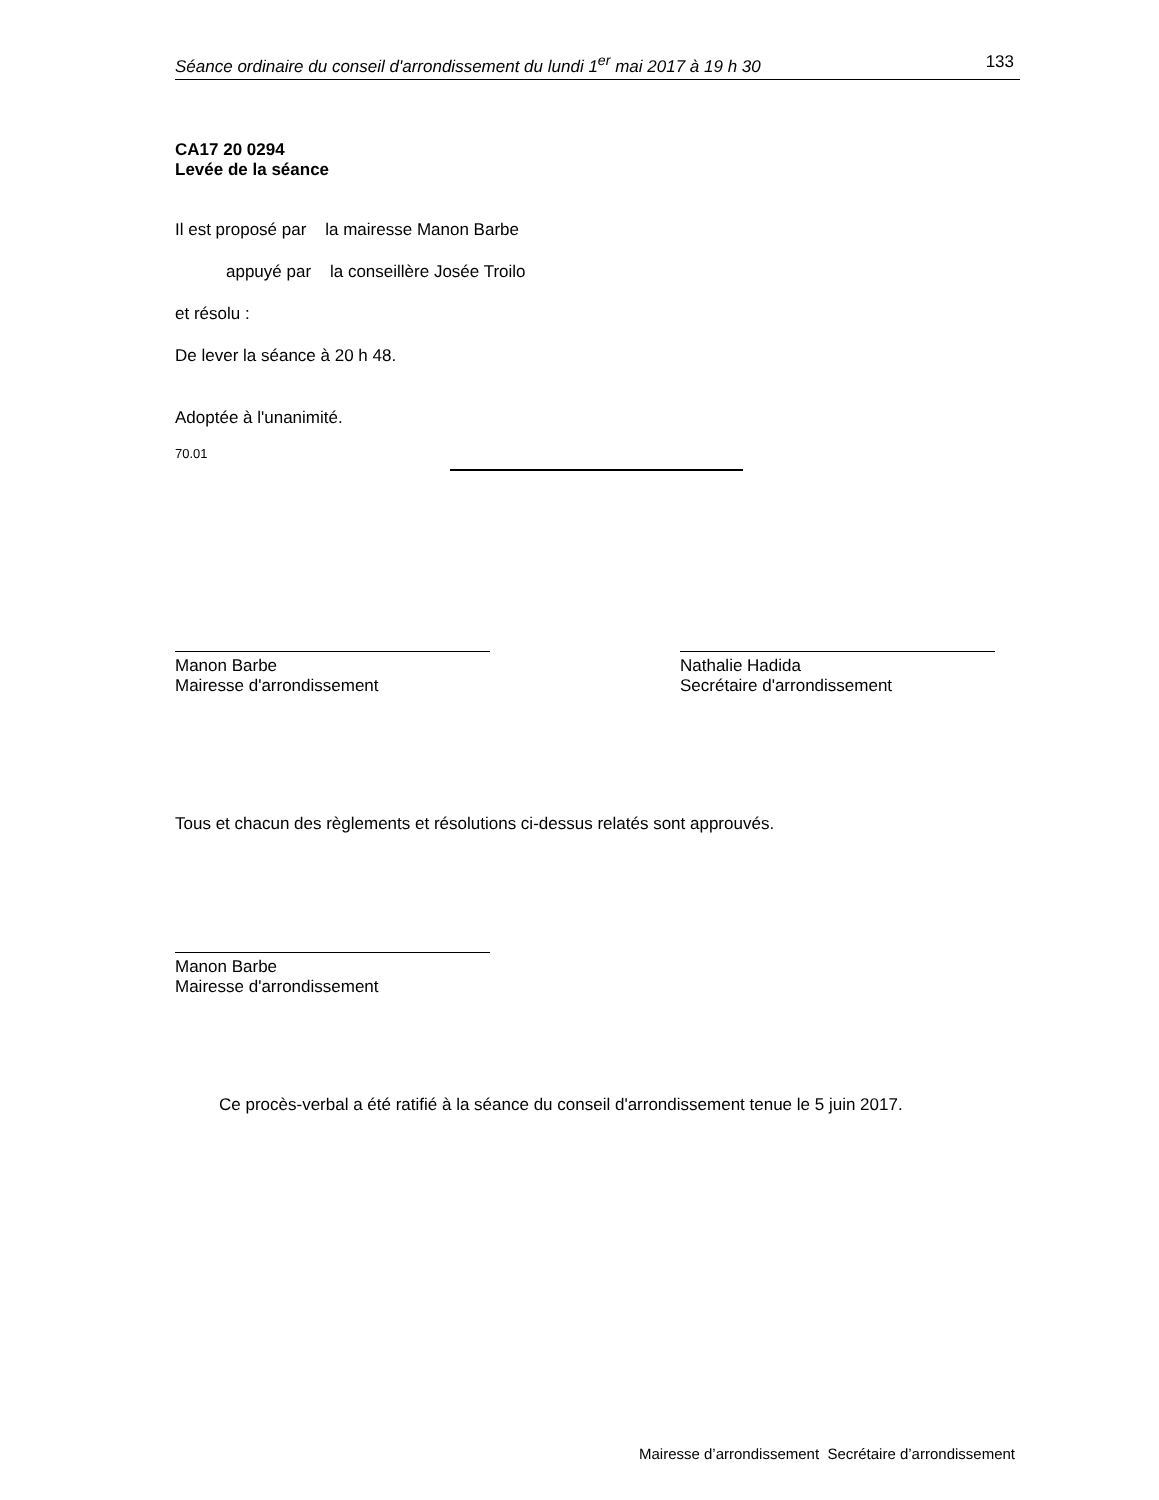Séance ordinaire du conseil d'arrondissement du lundi 1<sup>er</sup> mai 2017 à 19 h 30 133
CA17 20 0294
Levée de la séance
Il est proposé par la mairesse Manon Barbe
appuyé par la conseillère Josée Troilo
et résolu :
De lever la séance à 20 h 48.
Adoptée à l'unanimité.
70.01
Manon Barbe
Mairesse d'arrondissement
Nathalie Hadida
Secrétaire d'arrondissement
Tous et chacun des règlements et résolutions ci-dessus relatés sont approuvés.
Manon Barbe
Mairesse d'arrondissement
Ce procès-verbal a été ratifié à la séance du conseil d'arrondissement tenue le 5 juin 2017.
Mairesse d’arrondissement Secrétaire d’arrondissement